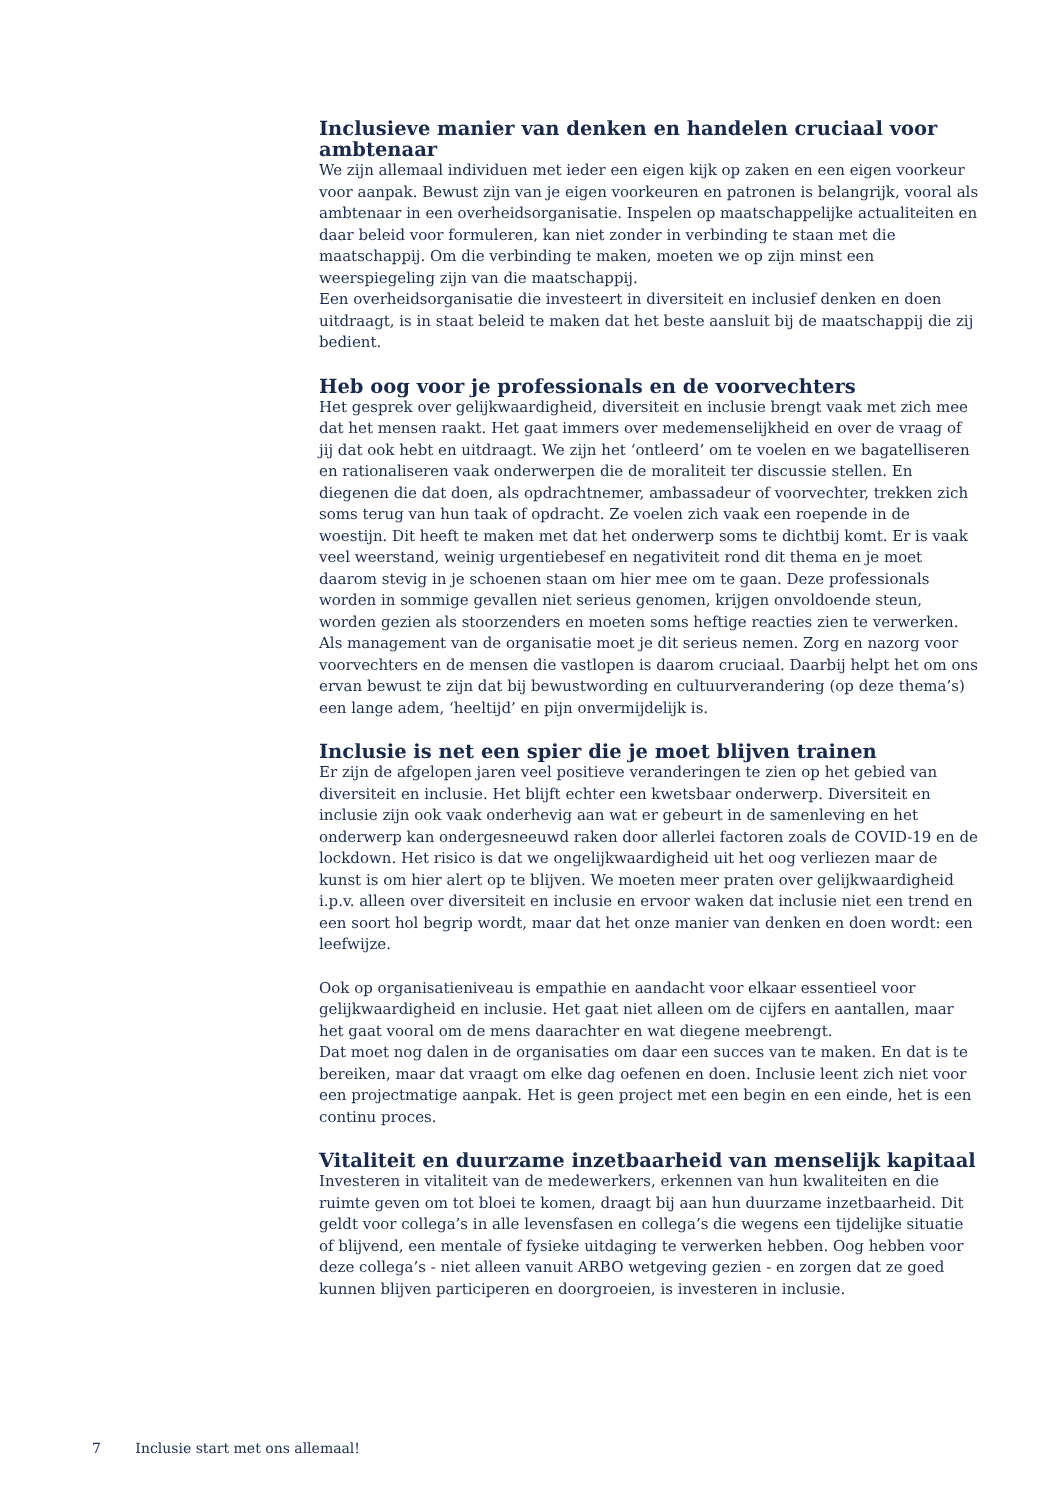Inclusieve manier van denken en handelen cruciaal voor ambtenaar
We zijn allemaal individuen met ieder een eigen kijk op zaken en een eigen voorkeur voor aanpak. Bewust zijn van je eigen voorkeuren en patronen is belangrijk, vooral als ambtenaar in een overheidsorganisatie. Inspelen op maatschappelijke actualiteiten en daar beleid voor formuleren, kan niet zonder in verbinding te staan met die maatschappij. Om die verbinding te maken, moeten we op zijn minst een weerspiegeling zijn van die maatschappij.
Een overheidsorganisatie die investeert in diversiteit en inclusief denken en doen uitdraagt, is in staat beleid te maken dat het beste aansluit bij de maatschappij die zij bedient.
Heb oog voor je professionals en de voorvechters
Het gesprek over gelijkwaardigheid, diversiteit en inclusie brengt vaak met zich mee dat het mensen raakt. Het gaat immers over medemenselijkheid en over de vraag of jij dat ook hebt en uitdraagt. We zijn het ‘ontleerd’ om te voelen en we bagatelliseren en rationaliseren vaak onderwerpen die de moraliteit ter discussie stellen. En diegenen die dat doen, als opdrachtnemer, ambassadeur of voorvechter, trekken zich soms terug van hun taak of opdracht. Ze voelen zich vaak een roepende in de woestijn. Dit heeft te maken met dat het onderwerp soms te dichtbij komt. Er is vaak veel weerstand, weinig urgentiebesef en negativiteit rond dit thema en je moet daarom stevig in je schoenen staan om hier mee om te gaan. Deze professionals worden in sommige gevallen niet serieus genomen, krijgen onvoldoende steun, worden gezien als stoorzenders en moeten soms heftige reacties zien te verwerken. Als management van de organisatie moet je dit serieus nemen. Zorg en nazorg voor voorvechters en de mensen die vastlopen is daarom cruciaal. Daarbij helpt het om ons ervan bewust te zijn dat bij bewustwording en cultuurverandering (op deze thema’s) een lange adem, ‘heeltijd’ en pijn onvermijdelijk is.
Inclusie is net een spier die je moet blijven trainen
Er zijn de afgelopen jaren veel positieve veranderingen te zien op het gebied van diversiteit en inclusie. Het blijft echter een kwetsbaar onderwerp. Diversiteit en inclusie zijn ook vaak onderhevig aan wat er gebeurt in de samenleving en het onderwerp kan ondergesneeuwd raken door allerlei factoren zoals de COVID-19 en de lockdown. Het risico is dat we ongelijkwaardigheid uit het oog verliezen maar de kunst is om hier alert op te blijven. We moeten meer praten over gelijkwaardigheid i.p.v. alleen over diversiteit en inclusie en ervoor waken dat inclusie niet een trend en een soort hol begrip wordt, maar dat het onze manier van denken en doen wordt: een leefwijze.
Ook op organisatieniveau is empathie en aandacht voor elkaar essentieel voor gelijkwaardigheid en inclusie. Het gaat niet alleen om de cijfers en aantallen, maar het gaat vooral om de mens daarachter en wat diegene meebrengt.
Dat moet nog dalen in de organisaties om daar een succes van te maken. En dat is te bereiken, maar dat vraagt om elke dag oefenen en doen. Inclusie leent zich niet voor een projectmatige aanpak. Het is geen project met een begin en een einde, het is een continu proces.
Vitaliteit en duurzame inzetbaarheid van menselijk kapitaal
Investeren in vitaliteit van de medewerkers, erkennen van hun kwaliteiten en die ruimte geven om tot bloei te komen, draagt bij aan hun duurzame inzetbaarheid. Dit geldt voor collega’s in alle levensfasen en collega’s die wegens een tijdelijke situatie of blijvend, een mentale of fysieke uitdaging te verwerken hebben. Oog hebben voor deze collega’s - niet alleen vanuit ARBO wetgeving gezien - en zorgen dat ze goed kunnen blijven participeren en doorgroeien, is investeren in inclusie.
7 Inclusie start met ons allemaal!